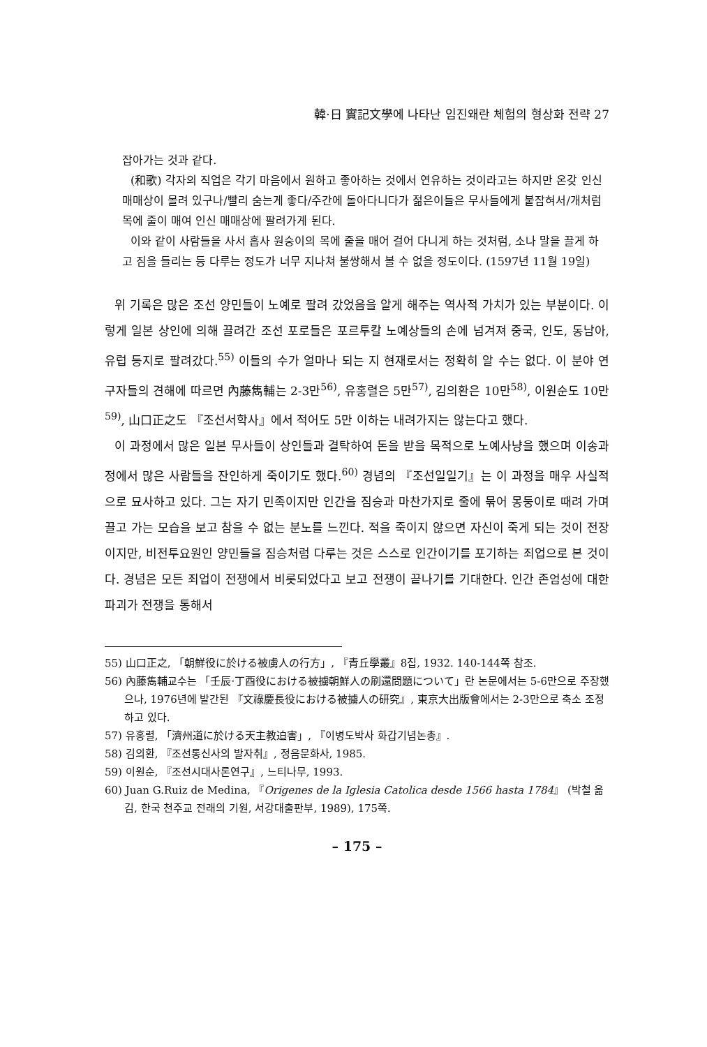韓·日 實記文學에 나타난 임진왜란 체험의 형상화 전략 27
잡아가는 것과 같다.
(和歌) 각자의 직업은 각기 마음에서 원하고 좋아하는 것에서 연유하는 것이라고는 하지만 온갖 인신 매매상이 몰려 있구나/빨리 숨는게 좋다/주간에 돌아다니다가 젊은이들은 무사들에게 붙잡혀서/개처럼 목에 줄이 매여 인신 매매상에 팔려가게 된다.
이와 같이 사람들을 사서 흡사 원숭이의 목에 줄을 매어 걸어 다니게 하는 것처럼, 소나 말을 끌게 하고 짐을 들리는 등 다루는 정도가 너무 지나쳐 불쌍해서 볼 수 없을 정도이다. (1597년 11월 19일)
위 기록은 많은 조선 양민들이 노예로 팔려 갔었음을 알게 해주는 역사적 가치가 있는 부분이다. 이렇게 일본 상인에 의해 끌려간 조선 포로들은 포르투칼 노예상들의 손에 넘겨져 중국, 인도, 동남아, 유럽 등지로 팔려갔다.<sup>55)</sup> 이들의 수가 얼마나 되는 지 현재로서는 정확히 알 수는 없다. 이 분야 연구자들의 견해에 따르면 內藤雋輔는 2-3만<sup>56)</sup>, 유홍렬은 5만<sup>57)</sup>, 김의환은 10만<sup>58)</sup>, 이원순도 10만<sup>59)</sup>, 山口正之도 『조선서학사』에서 적어도 5만 이하는 내려가지는 않는다고 했다.
이 과정에서 많은 일본 무사들이 상인들과 결탁하여 돈을 받을 목적으로 노예사냥을 했으며 이송과정에서 많은 사람들을 잔인하게 죽이기도 했다.<sup>60)</sup> 경념의 『조선일일기』는 이 과정을 매우 사실적으로 묘사하고 있다. 그는 자기 민족이지만 인간을 짐승과 마찬가지로 줄에 묶어 몽둥이로 때려 가며 끌고 가는 모습을 보고 참을 수 없는 분노를 느낀다. 적을 죽이지 않으면 자신이 죽게 되는 것이 전장이지만, 비전투요원인 양민들을 짐승처럼 다루는 것은 스스로 인간이기를 포기하는 죄업으로 본 것이다. 경념은 모든 죄업이 전쟁에서 비롯되었다고 보고 전쟁이 끝나기를 기대한다. 인간 존엄성에 대한 파괴가 전쟁을 통해서
55) 山口正之, 「朝鮮役に於ける被虜人の行方」, 『青丘學叢』8집, 1932. 140-144쪽 참조.
56) 內藤雋輔교수는 「壬辰·丁酉役における被擄朝鮮人の刷還問題について」란 논문에서는 5-6만으로 주장했으나, 1976년에 발간된 『文祿慶長役における被擄人の研究』, 東京大出版會에서는 2-3만으로 축소 조정하고 있다.
57) 유홍렬, 「濟州道に於ける天主教迫害」, 『이병도박사 화갑기념논총』.
58) 김의환, 『조선통신사의 발자취』, 정음문화사, 1985.
59) 이원순, 『조선시대사론연구』, 느티나무, 1993.
60) Juan G.Ruiz de Medina, 『Origenes de la Iglesia Catolica desde 1566 hasta 1784』 (박철 옮김, 한국 천주교 전래의 기원, 서강대출판부, 1989), 175쪽.
– 175 –